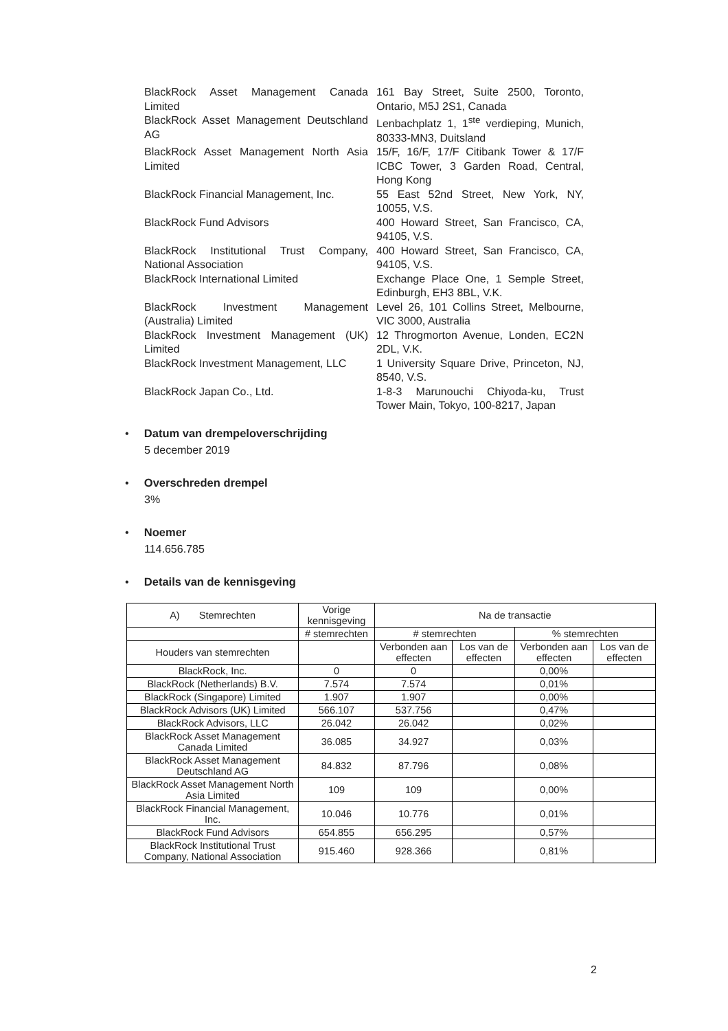BlackRock Asset Management Canada Limited
161 Bay Street, Suite 2500, Toronto, Ontario, M5J 2S1, Canada
BlackRock Asset Management Deutschland AG
Lenbachplatz 1, 1<sup>ste</sup> verdieping, Munich, 80333-MN3, Duitsland
BlackRock Asset Management North Asia Limited
15/F, 16/F, 17/F Citibank Tower & 17/F ICBC Tower, 3 Garden Road, Central, Hong Kong
BlackRock Financial Management, Inc.
55 East 52nd Street, New York, NY, 10055, V.S.
BlackRock Fund Advisors 400 Howard Street, San Francisco, CA, 94105, V.S.
BlackRock Institutional Trust Company, National Association
400 Howard Street, San Francisco, CA, 94105, V.S.
BlackRock International Limited Exchange Place One, 1 Semple Street, Edinburgh, EH3 8BL, V.K.
BlackRock Investment Management (Australia) Limited
Level 26, 101 Collins Street, Melbourne, VIC 3000, Australia
BlackRock Investment Management (UK) Limited
12 Throgmorton Avenue, Londen, EC2N 2DL, V.K.
BlackRock Investment Management, LLC
1 University Square Drive, Princeton, NJ, 8540, V.S.
BlackRock Japan Co., Ltd. 1-8-3 Marunouchi Chiyoda-ku, Trust Tower Main, Tokyo, 100-8217, Japan
• Datum van drempeloverschrijding
5 december 2019
• Overschreden drempel
3%
• Noemer
114.656.785
• Details van de kennisgeving
| A) Stemrechten | Vorige kennisgeving | Na de transactie | | | |
| --- | --- | --- | --- | --- | --- |
| | # stemrechten | # stemrechten | | % stemrechten | |
| Houders van stemrechten | | Verbonden aan effecten | Los van de effecten | Verbonden aan effecten | Los van de effecten |
| BlackRock, Inc. | 0 | 0 | | 0,00% | |
| BlackRock (Netherlands) B.V. | 7.574 | 7.574 | | 0,01% | |
| BlackRock (Singapore) Limited | 1.907 | 1.907 | | 0,00% | |
| BlackRock Advisors (UK) Limited | 566.107 | 537.756 | | 0,47% | |
| BlackRock Advisors, LLC | 26.042 | 26.042 | | 0,02% | |
| BlackRock Asset Management Canada Limited | 36.085 | 34.927 | | 0,03% | |
| BlackRock Asset Management Deutschland AG | 84.832 | 87.796 | | 0,08% | |
| BlackRock Asset Management North Asia Limited | 109 | 109 | | 0,00% | |
| BlackRock Financial Management, Inc. | 10.046 | 10.776 | | 0,01% | |
| BlackRock Fund Advisors | 654.855 | 656.295 | | 0,57% | |
| BlackRock Institutional Trust Company, National Association | 915.460 | 928.366 | | 0,81% | |
2